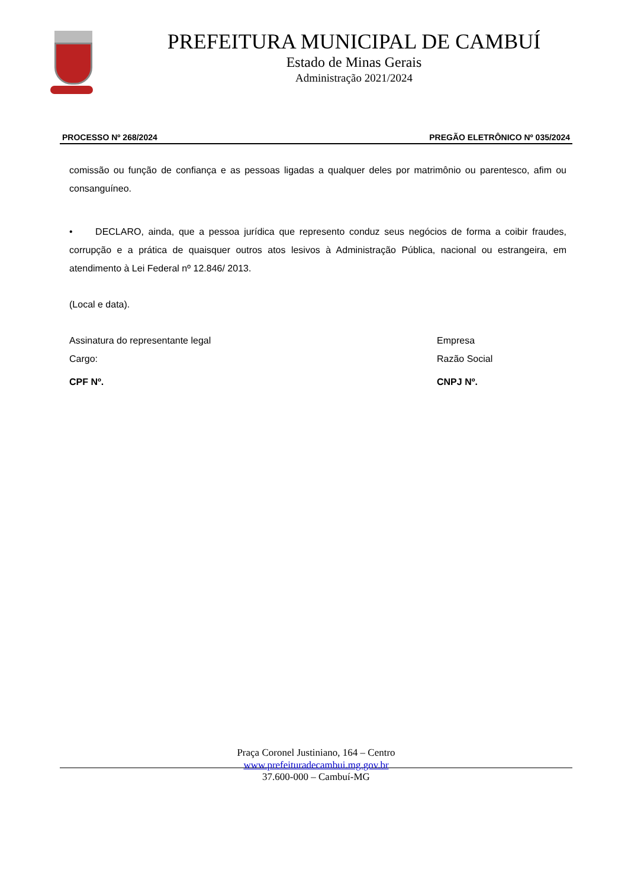PREFEITURA MUNICIPAL DE CAMBUÍ
Estado de Minas Gerais
Administração 2021/2024
PROCESSO Nº 268/2024 PREGÃO ELETRÔNICO Nº 035/2024
comissão ou função de confiança e as pessoas ligadas a qualquer deles por matrimônio ou parentesco, afim ou consanguíneo.
• DECLARO, ainda, que a pessoa jurídica que represento conduz seus negócios de forma a coibir fraudes, corrupção e a prática de quaisquer outros atos lesivos à Administração Pública, nacional ou estrangeira, em atendimento à Lei Federal nº 12.846/ 2013.
(Local e data).
Assinatura do representante legal Empresa
Cargo: Razão Social
CPF Nº. CNPJ Nº.
Praça Coronel Justiniano, 164 – Centro
www.prefeituradecambui.mg.gov.br
37.600-000 – Cambuí-MG